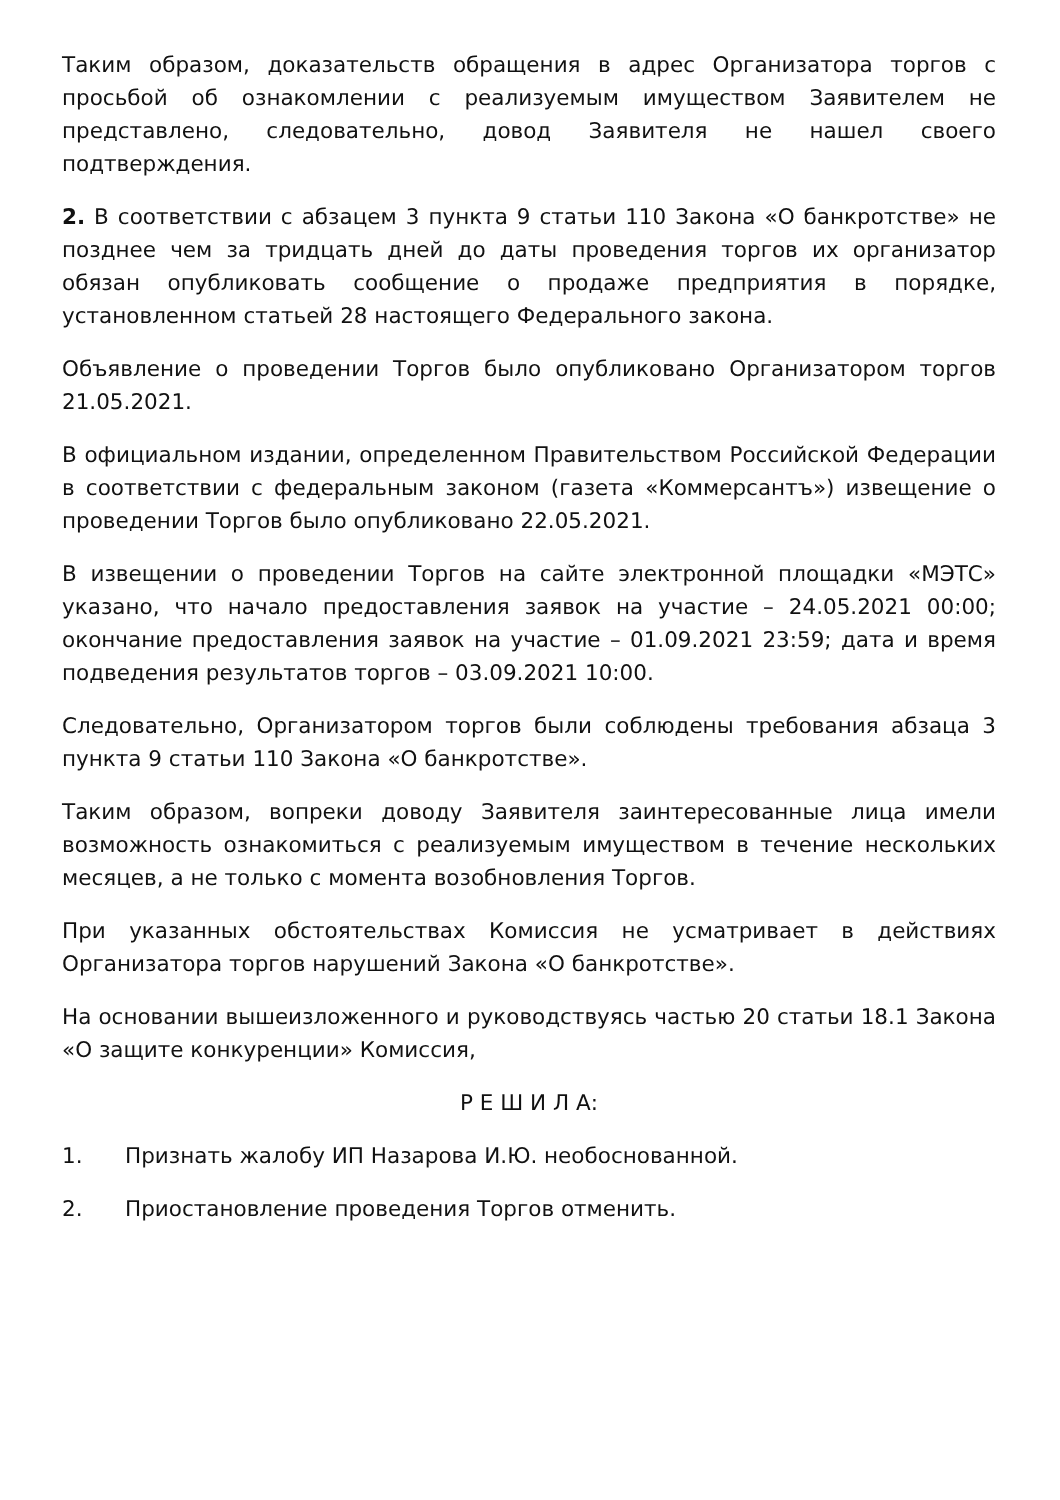Таким образом, доказательств обращения в адрес Организатора торгов с просьбой об ознакомлении с реализуемым имуществом Заявителем не представлено, следовательно, довод Заявителя не нашел своего подтверждения.
2. В соответствии с абзацем 3 пункта 9 статьи 110 Закона «О банкротстве» не позднее чем за тридцать дней до даты проведения торгов их организатор обязан опубликовать сообщение о продаже предприятия в порядке, установленном статьей 28 настоящего Федерального закона.
Объявление о проведении Торгов было опубликовано Организатором торгов 21.05.2021.
В официальном издании, определенном Правительством Российской Федерации в соответствии с федеральным законом (газета «Коммерсантъ») извещение о проведении Торгов было опубликовано 22.05.2021.
В извещении о проведении Торгов на сайте электронной площадки «МЭТС» указано, что начало предоставления заявок на участие – 24.05.2021 00:00; окончание предоставления заявок на участие – 01.09.2021 23:59; дата и время подведения результатов торгов – 03.09.2021 10:00.
Следовательно, Организатором торгов были соблюдены требования абзаца 3 пункта 9 статьи 110 Закона «О банкротстве».
Таким образом, вопреки доводу Заявителя заинтересованные лица имели возможность ознакомиться с реализуемым имуществом в течение нескольких месяцев, а не только с момента возобновления Торгов.
При указанных обстоятельствах Комиссия не усматривает в действиях Организатора торгов нарушений Закона «О банкротстве».
На основании вышеизложенного и руководствуясь частью 20 статьи 18.1 Закона «О защите конкуренции» Комиссия,
Р Е Ш И Л А:
1. Признать жалобу ИП Назарова И.Ю. необоснованной.
2. Приостановление проведения Торгов отменить.